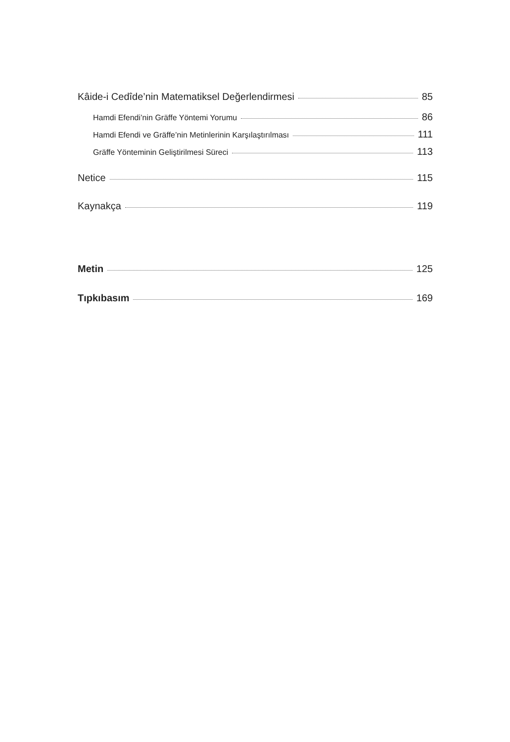Kâide-i Cedîde’nin Matematiksel Değerlendirmesi 85
Hamdi Efendi’nin Gräffe Yöntemi Yorumu 86
Hamdi Efendi ve Gräffe’nin Metinlerinin Karşılaştırılması 111
Gräffe Yönteminin Geliştirilmesi Süreci 113
Netice 115
Kaynakça 119
Metin 125
Tıpkıbasım 169